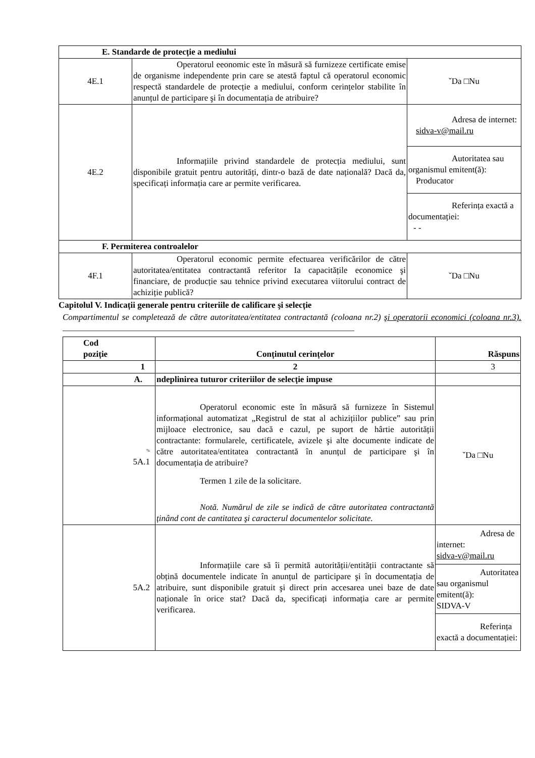| E. Standarde de protecție a mediului | | |
| 4E.1 | Operatorul eeonomic este în măsură să furnizeze certificate emise de organisme independente prin care se atestă faptul că operatorul economic respectă standardele de protecție a mediului, conform cerințelor stabilite în anunțul de participare şi în documentația de atribuire? | ˇDa □Nu |
| 4E.2 | Informațiile privind standardele de protecția mediului, sunt disponibile gratuit pentru autorități, dintr-o bază de date națională? Dacă da, specificați informația care ar permite verificarea. | / Adresa de internet: sidva-v@mail.ru / / Autoritatea sau organismul emitent(ă): Producator / / Referința exactă a documentației: - - / |
| F. Permiterea controalelor | | |
| 4F.1 | Operatorul economic permite efectuarea verificărilor de către autoritatea/entitatea contractantă referitor Ia capacitățile economice şi financiare, de producție sau tehnice privind executarea viitorului contract de achiziție publică? | ˇDa □Nu |
Capitolul V. Indicații generale pentru criteriile de calificare şi selecție
Compartimentul se completează de către autoritatea/entitatea contractantă (coloana nr.2) şi operatorii economici (coloana nr.3). ____________________________________________________________________
| Cod poziție | Conținutul cerințelor | Răspuns |
| --- | --- | --- |
| 1 | 2 | 3 |
| A. | ndeplinirea tuturor criteriilor de selecție impuse | |
| % 5A.1 | Operatorul economic este în măsură să furnizeze în Sistemul informațional automatizat „Registrul de stat al achizițiilor publice” sau prin mijloace electronice, sau dacă e cazul, pe suport de hârtie autorității contractante: formularele, certificatele, avizele şi alte documente indicate de către autoritatea/entitatea contractantă în anunțul de participare şi în documentația de atribuire? Termen 1 zile de la solicitare. Notă. Numărul de zile se indică de către autoritatea contractantă ținând cont de cantitatea şi caracterul documentelor solicitate. | ˇDa □Nu |
| 5A.2 | Informațiile care să îi permită autorității/entității contractante să obțină documentele indicate în anunțul de participare şi în documentația de atribuire, sunt disponibile gratuit şi direct prin accesarea unei baze de date naționale în orice stat? Dacă da, specificați informația care ar permite verificarea. | / Adresa de internet: sidva-v@mail.ru / / Autoritatea sau organismul emitent(ă): SIDVA-V / / Referința exactă a documentației: / |